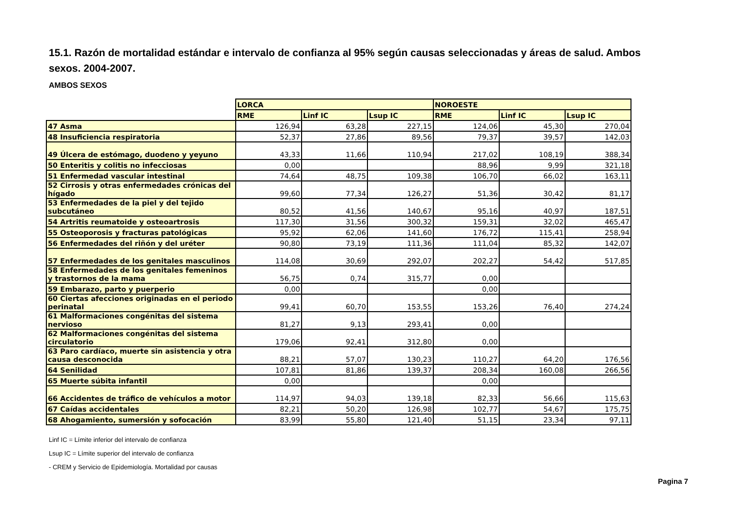15.1. Razón de mortalidad estándar e intervalo de confianza al 95% según causas seleccionadas y áreas de salud. Ambos sexos. 2004-2007.
AMBOS SEXOS
| | LORCA | | | NOROESTE | | |
| --- | --- | --- | --- | --- | --- | --- |
| | RME | Linf IC | Lsup IC | RME | Linf IC | Lsup IC |
| 47 Asma | 126,94 | 63,28 | 227,15 | 124,06 | 45,30 | 270,04 |
| 48 Insuficiencia respiratoria | 52,37 | 27,86 | 89,56 | 79,37 | 39,57 | 142,03 |
| 49 Úlcera de estómago, duodeno y yeyuno | 43,33 | 11,66 | 110,94 | 217,02 | 108,19 | 388,34 |
| 50 Enteritis y colitis no infecciosas | 0,00 | | | 88,96 | 9,99 | 321,18 |
| 51 Enfermedad vascular intestinal | 74,64 | 48,75 | 109,38 | 106,70 | 66,02 | 163,11 |
| 52 Cirrosis y otras enfermedades crónicas del hígado | 99,60 | 77,34 | 126,27 | 51,36 | 30,42 | 81,17 |
| 53 Enfermedades de la piel y del tejido subcutáneo | 80,52 | 41,56 | 140,67 | 95,16 | 40,97 | 187,51 |
| 54 Artritis reumatoide y osteoartrosis | 117,30 | 31,56 | 300,32 | 159,31 | 32,02 | 465,47 |
| 55 Osteoporosis y fracturas patológicas | 95,92 | 62,06 | 141,60 | 176,72 | 115,41 | 258,94 |
| 56 Enfermedades del riñón y del uréter | 90,80 | 73,19 | 111,36 | 111,04 | 85,32 | 142,07 |
| 57 Enfermedades de los genitales masculinos | 114,08 | 30,69 | 292,07 | 202,27 | 54,42 | 517,85 |
| 58 Enfermedades de los genitales femeninos y trastornos de la mama | 56,75 | 0,74 | 315,77 | 0,00 | | |
| 59 Embarazo, parto y puerperio | 0,00 | | | 0,00 | | |
| 60 Ciertas afecciones originadas en el periodo perinatal | 99,41 | 60,70 | 153,55 | 153,26 | 76,40 | 274,24 |
| 61 Malformaciones congénitas del sistema nervioso | 81,27 | 9,13 | 293,41 | 0,00 | | |
| 62 Malformaciones congénitas del sistema circulatorio | 179,06 | 92,41 | 312,80 | 0,00 | | |
| 63 Paro cardíaco, muerte sin asistencia y otra causa desconocida | 88,21 | 57,07 | 130,23 | 110,27 | 64,20 | 176,56 |
| 64 Senilidad | 107,81 | 81,86 | 139,37 | 208,34 | 160,08 | 266,56 |
| 65 Muerte súbita infantil | 0,00 | | | 0,00 | | |
| 66 Accidentes de tráfico de vehículos a motor | 114,97 | 94,03 | 139,18 | 82,33 | 56,66 | 115,63 |
| 67 Caídas accidentales | 82,21 | 50,20 | 126,98 | 102,77 | 54,67 | 175,75 |
| 68 Ahogamiento, sumersión y sofocación | 83,99 | 55,80 | 121,40 | 51,15 | 23,34 | 97,11 |
Linf IC = Límite inferior del intervalo de confianza
Lsup IC = Límite superior del intervalo de confianza
- CREM y Servicio de Epidemiología. Mortalidad por causas
Pagina 7